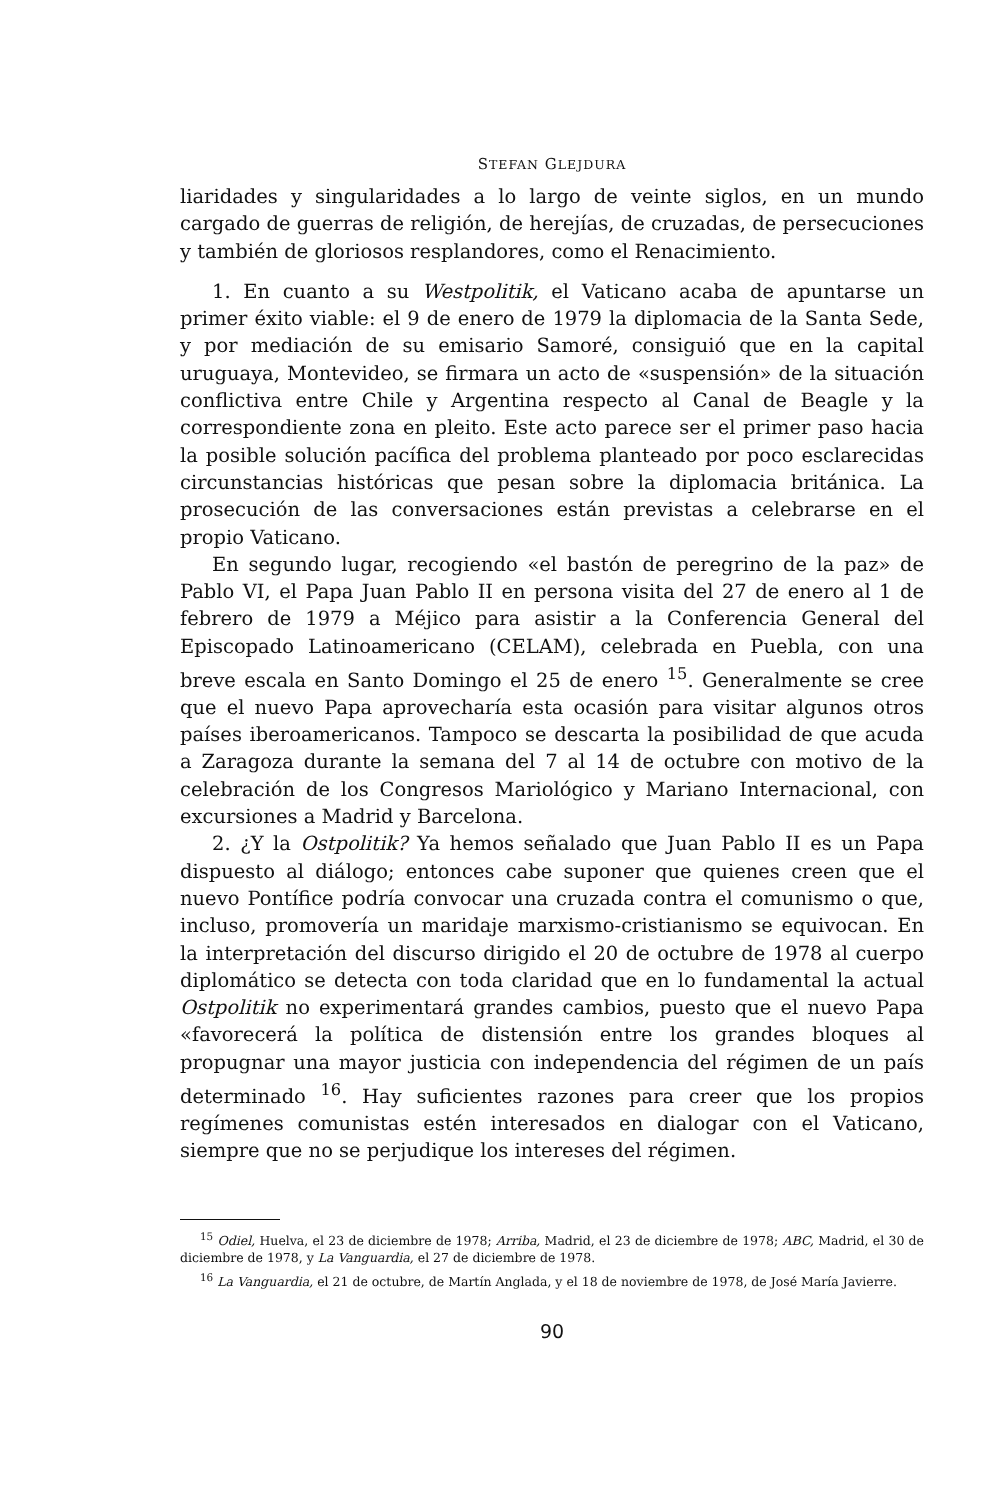STEFAN GLEJDURA
liaridades y singularidades a lo largo de veinte siglos, en un mundo cargado de guerras de religión, de herejías, de cruzadas, de persecuciones y también de gloriosos resplandores, como el Renacimiento.
1. En cuanto a su Westpolitik, el Vaticano acaba de apuntarse un primer éxito viable: el 9 de enero de 1979 la diplomacia de la Santa Sede, y por mediación de su emisario Samoré, consiguió que en la capital uruguaya, Montevideo, se firmara un acto de «suspensión» de la situación conflictiva entre Chile y Argentina respecto al Canal de Beagle y la correspondiente zona en pleito. Este acto parece ser el primer paso hacia la posible solución pacífica del problema planteado por poco esclarecidas circunstancias históricas que pesan sobre la diplomacia británica. La prosecución de las conversaciones están previstas a celebrarse en el propio Vaticano.
En segundo lugar, recogiendo «el bastón de peregrino de la paz» de Pablo VI, el Papa Juan Pablo II en persona visita del 27 de enero al 1 de febrero de 1979 a Méjico para asistir a la Conferencia General del Episcopado Latinoamericano (CELAM), celebrada en Puebla, con una breve escala en Santo Domingo el 25 de enero <sup>15</sup>. Generalmente se cree que el nuevo Papa aprovecharía esta ocasión para visitar algunos otros países iberoamericanos. Tampoco se descarta la posibilidad de que acuda a Zaragoza durante la semana del 7 al 14 de octubre con motivo de la celebración de los Congresos Mariológico y Mariano Internacional, con excursiones a Madrid y Barcelona.
2. ¿Y la Ostpolitik? Ya hemos señalado que Juan Pablo II es un Papa dispuesto al diálogo; entonces cabe suponer que quienes creen que el nuevo Pontífice podría convocar una cruzada contra el comunismo o que, incluso, promovería un maridaje marxismo-cristianismo se equivocan. En la interpretación del discurso dirigido el 20 de octubre de 1978 al cuerpo diplomático se detecta con toda claridad que en lo fundamental la actual Ostpolitik no experimentará grandes cambios, puesto que el nuevo Papa «favorecerá la política de distensión entre los grandes bloques al propugnar una mayor justicia con independencia del régimen de un país determinado <sup>16</sup>. Hay suficientes razones para creer que los propios regímenes comunistas estén interesados en dialogar con el Vaticano, siempre que no se perjudique los intereses del régimen.
<sup>15</sup> Odiel, Huelva, el 23 de diciembre de 1978; Arriba, Madrid, el 23 de diciembre de 1978; ABC, Madrid, el 30 de diciembre de 1978, y La Vanguardia, el 27 de diciembre de 1978.
<sup>16</sup> La Vanguardia, el 21 de octubre, de Martín Anglada, y el 18 de noviembre de 1978, de José María Javierre.
90